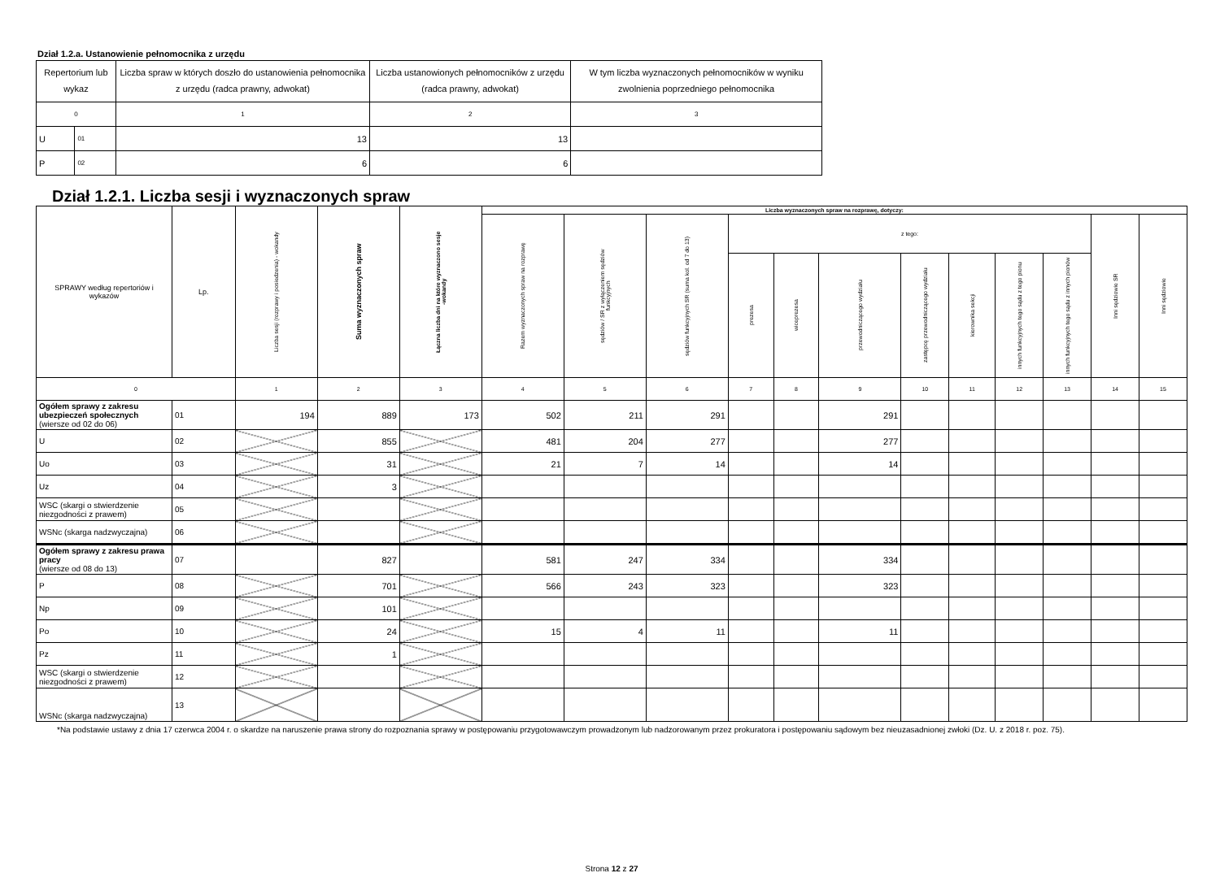Dział 1.2.a. Ustanowienie pełnomocnika z urzędu
| Repertorium lub wykaz | | Liczba spraw w których doszło do ustanowienia pełnomocnika z urzędu (radca prawny, adwokat) | Liczba ustanowionych pełnomocników z urzędu (radca prawny, adwokat) | W tym liczba wyznaczonych pełnomocników w wyniku zwolnienia poprzedniego pełnomocnika |
| --- | --- | --- | --- | --- |
| 0 | | 1 | 2 | 3 |
| U | 01 | 13 | 13 | |
| P | 02 | 6 | 6 | |
Dział 1.2.1. Liczba sesji i wyznaczonych spraw
| SPRAWY według repertoriów i wykazów | Lp. | Liczba sesji (rozprawy i posiedzenia) - wokandy | Suma wyznaczonych spraw | Łączna liczba dni na które wyznaczono sesje -wokandy | Liczba wyznaczonych spraw na rozprawę, dotyczy: | | | | | | | | | | | |
| --- | --- | --- | --- | --- | --- | --- | --- | --- | --- | --- | --- | --- | --- | --- | --- | --- |
| | | | | | Razem wyznaczonych spraw na rozprawę | sędziów / SR z wyłączeniem sędziów funkcyjnych | sędziów funkcyjnych SR (suma kol. od 7 do 13) | z tego: | | | | | | | Inni sędziowie SR | Inni sędziowie |
| | | | | | | | | prezesa | wiceprezesa | przewodniczącego wydziału | zastępcę przewodniczącego wydziału | kierownika sekcji | innych funkcyjnych tego sądu z tego pionu | innych funkcyjnych tego sądu z innych pionów | | |
| 0 | | 1 | 2 | 3 | 4 | 5 | 6 | 7 | 8 | 9 | 10 | 11 | 12 | 13 | 14 | 15 |
| Ogółem sprawy z zakresu ubezpieczeń społecznych (wiersze od 02 do 06) | 01 | 194 | 889 | 173 | 502 | 211 | 291 | | | 291 | | | | | | |
| U | 02 | | 855 | | 481 | 204 | 277 | | | 277 | | | | | | |
| Uo | 03 | | 31 | | 21 | 7 | 14 | | | 14 | | | | | | |
| Uz | 04 | | 3 | | | | | | | | | | | | | |
| WSC (skargi o stwierdzenie niezgodności z prawem) | 05 | | | | | | | | | | | | | | | |
| WSNc (skarga nadzwyczajna) | 06 | | | | | | | | | | | | | | | |
| Ogółem sprawy z zakresu prawa pracy (wiersze od 08 do 13) | 07 | | 827 | | 581 | 247 | 334 | | | 334 | | | | | | |
| P | 08 | | 701 | | 566 | 243 | 323 | | | 323 | | | | | | |
| Np | 09 | | 101 | | | | | | | | | | | | | |
| Po | 10 | | 24 | | 15 | 4 | 11 | | | 11 | | | | | | |
| Pz | 11 | | 1 | | | | | | | | | | | | | |
| WSC (skargi o stwierdzenie niezgodności z prawem) | 12 | | | | | | | | | | | | | | | |
| WSNc (skarga nadzwyczajna) | 13 | | | | | | | | | | | | | | | |
*Na podstawie ustawy z dnia 17 czerwca 2004 r. o skardze na naruszenie prawa strony do rozpoznania sprawy w postępowaniu przygotowawczym prowadzonym lub nadzorowanym przez prokuratora i postępowaniu sądowym bez nieuzasadnionej zwłoki (Dz. U. z 2018 r. poz. 75).
Strona 12 z 27